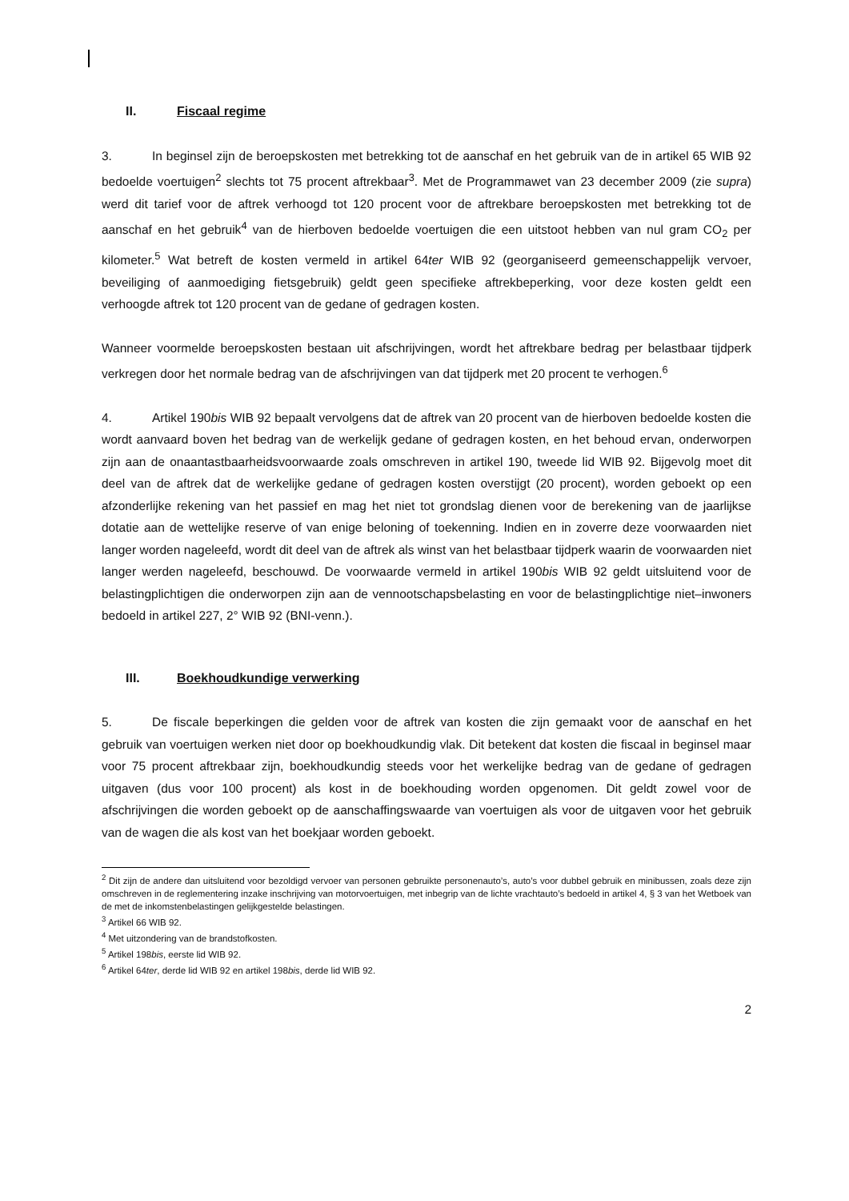II. Fiscaal regime
3. In beginsel zijn de beroepskosten met betrekking tot de aanschaf en het gebruik van de in artikel 65 WIB 92 bedoelde voertuigen<sup>2</sup> slechts tot 75 procent aftrekbaar<sup>3</sup>. Met de Programmawet van 23 december 2009 (zie supra) werd dit tarief voor de aftrek verhoogd tot 120 procent voor de aftrekbare beroepskosten met betrekking tot de aanschaf en het gebruik<sup>4</sup> van de hierboven bedoelde voertuigen die een uitstoot hebben van nul gram CO<sub>2</sub> per kilometer.<sup>5</sup> Wat betreft de kosten vermeld in artikel 64ter WIB 92 (georganiseerd gemeenschappelijk vervoer, beveiliging of aanmoediging fietsgebruik) geldt geen specifieke aftrekbeperking, voor deze kosten geldt een verhoogde aftrek tot 120 procent van de gedane of gedragen kosten.
Wanneer voormelde beroepskosten bestaan uit afschrijvingen, wordt het aftrekbare bedrag per belastbaar tijdperk verkregen door het normale bedrag van de afschrijvingen van dat tijdperk met 20 procent te verhogen.<sup>6</sup>
4. Artikel 190bis WIB 92 bepaalt vervolgens dat de aftrek van 20 procent van de hierboven bedoelde kosten die wordt aanvaard boven het bedrag van de werkelijk gedane of gedragen kosten, en het behoud ervan, onderworpen zijn aan de onaantastbaarheidsvoorwaarde zoals omschreven in artikel 190, tweede lid WIB 92. Bijgevolg moet dit deel van de aftrek dat de werkelijke gedane of gedragen kosten overstijgt (20 procent), worden geboekt op een afzonderlijke rekening van het passief en mag het niet tot grondslag dienen voor de berekening van de jaarlijkse dotatie aan de wettelijke reserve of van enige beloning of toekenning. Indien en in zoverre deze voorwaarden niet langer worden nageleefd, wordt dit deel van de aftrek als winst van het belastbaar tijdperk waarin de voorwaarden niet langer werden nageleefd, beschouwd. De voorwaarde vermeld in artikel 190bis WIB 92 geldt uitsluitend voor de belastingplichtigen die onderworpen zijn aan de vennootschapsbelasting en voor de belastingplichtige niet–inwoners bedoeld in artikel 227, 2° WIB 92 (BNI-venn.).
III. Boekhoudkundige verwerking
5. De fiscale beperkingen die gelden voor de aftrek van kosten die zijn gemaakt voor de aanschaf en het gebruik van voertuigen werken niet door op boekhoudkundig vlak. Dit betekent dat kosten die fiscaal in beginsel maar voor 75 procent aftrekbaar zijn, boekhoudkundig steeds voor het werkelijke bedrag van de gedane of gedragen uitgaven (dus voor 100 procent) als kost in de boekhouding worden opgenomen. Dit geldt zowel voor de afschrijvingen die worden geboekt op de aanschaffingswaarde van voertuigen als voor de uitgaven voor het gebruik van de wagen die als kost van het boekjaar worden geboekt.
<sup>2</sup> Dit zijn de andere dan uitsluitend voor bezoldigd vervoer van personen gebruikte personenauto’s, auto’s voor dubbel gebruik en minibussen, zoals deze zijn omschreven in de reglementering inzake inschrijving van motorvoertuigen, met inbegrip van de lichte vrachtauto’s bedoeld in artikel 4, § 3 van het Wetboek van de met de inkomstenbelastingen gelijkgestelde belastingen.
<sup>3</sup> Artikel 66 WIB 92.
<sup>4</sup> Met uitzondering van de brandstofkosten.
<sup>5</sup> Artikel 198bis, eerste lid WIB 92.
<sup>6</sup> Artikel 64ter, derde lid WIB 92 en artikel 198bis, derde lid WIB 92.
2